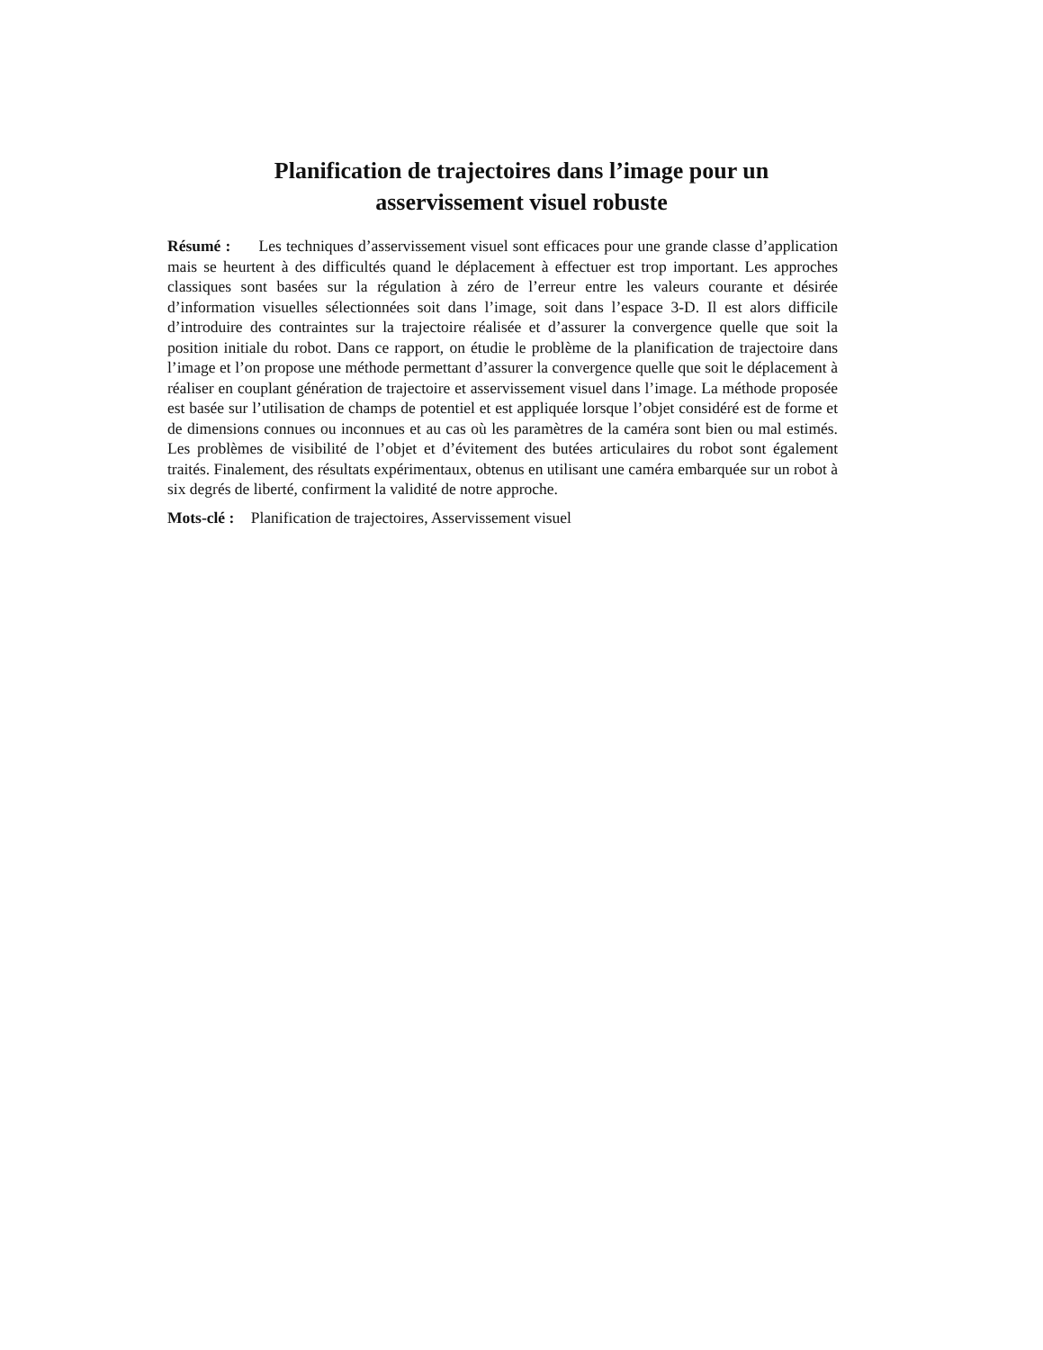Planification de trajectoires dans l’image pour un
asservissement visuel robuste
Résumé : Les techniques d’asservissement visuel sont efficaces pour une grande classe d’application mais se heurtent à des difficultés quand le déplacement à effectuer est trop important. Les approches classiques sont basées sur la régulation à zéro de l’erreur entre les valeurs courante et désirée d’information visuelles sélectionnées soit dans l’image, soit dans l’espace 3-D. Il est alors difficile d’introduire des contraintes sur la trajectoire réalisée et d’assurer la convergence quelle que soit la position initiale du robot. Dans ce rapport, on étudie le problème de la planification de trajectoire dans l’image et l’on propose une méthode permettant d’assurer la convergence quelle que soit le déplacement à réaliser en couplant génération de trajectoire et asservissement visuel dans l’image. La méthode proposée est basée sur l’utilisation de champs de potentiel et est appliquée lorsque l’objet considéré est de forme et de dimensions connues ou inconnues et au cas où les paramètres de la caméra sont bien ou mal estimés. Les problèmes de visibilité de l’objet et d’évitement des butées articulaires du robot sont également traités. Finalement, des résultats expérimentaux, obtenus en utilisant une caméra embarquée sur un robot à six degrés de liberté, confirment la validité de notre approche.
Mots-clé : Planification de trajectoires, Asservissement visuel